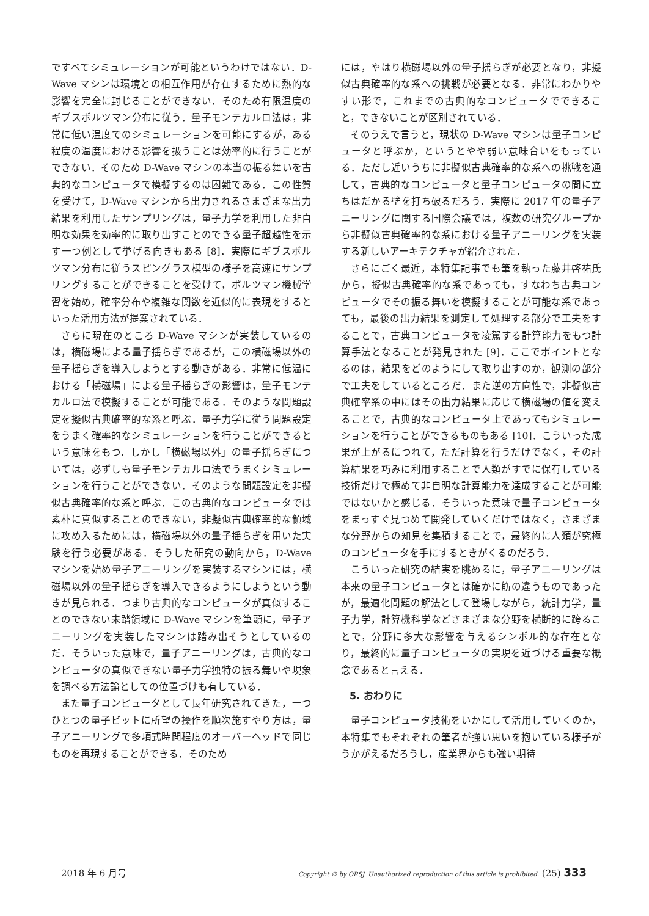ですべてシミュレーションが可能というわけではない．D-Wave マシンは環境との相互作用が存在するために熱的な影響を完全に封じることができない．そのため有限温度のギブスボルツマン分布に従う．量子モンテカルロ法は，非常に低い温度でのシミュレーションを可能にするが，ある程度の温度における影響を扱うことは効率的に行うことができない．そのため D-Wave マシンの本当の振る舞いを古典的なコンピュータで模擬するのは困難である．この性質を受けて，D-Wave マシンから出力されるさまざまな出力結果を利用したサンプリングは，量子力学を利用した非自明な効果を効率的に取り出すことのできる量子超越性を示す一つ例として挙げる向きもある [8]．実際にギブスボルツマン分布に従うスピングラス模型の様子を高速にサンプリングすることができることを受けて，ボルツマン機械学習を始め，確率分布や複雑な関数を近似的に表現をするといった活用方法が提案されている．
さらに現在のところ D-Wave マシンが実装しているのは，横磁場による量子揺らぎであるが，この横磁場以外の量子揺らぎを導入しようとする動きがある．非常に低温における「横磁場」による量子揺らぎの影響は，量子モンテカルロ法で模擬することが可能である．そのような問題設定を擬似古典確率的な系と呼ぶ．量子力学に従う問題設定をうまく確率的なシミュレーションを行うことができるという意味をもつ．しかし「横磁場以外」の量子揺らぎについては，必ずしも量子モンテカルロ法でうまくシミュレーションを行うことができない．そのような問題設定を非擬似古典確率的な系と呼ぶ．この古典的なコンピュータでは素朴に真似することのできない，非擬似古典確率的な領域に攻め入るためには，横磁場以外の量子揺らぎを用いた実験を行う必要がある．そうした研究の動向から，D-Wave マシンを始め量子アニーリングを実装するマシンには，横磁場以外の量子揺らぎを導入できるようにしようという動きが見られる．つまり古典的なコンピュータが真似することのできない未踏領域に D-Wave マシンを筆頭に，量子アニーリングを実装したマシンは踏み出そうとしているのだ．そういった意味で，量子アニーリングは，古典的なコンピュータの真似できない量子力学独特の振る舞いや現象を調べる方法論としての位置づけも有している．
また量子コンピュータとして長年研究されてきた，一つひとつの量子ビットに所望の操作を順次施すやり方は，量子アニーリングで多項式時間程度のオーバーヘッドで同じものを再現することができる．そのため
には，やはり横磁場以外の量子揺らぎが必要となり，非擬似古典確率的な系への挑戦が必要となる．非常にわかりやすい形で，これまでの古典的なコンピュータでできること，できないことが区別されている．
そのうえで言うと，現状の D-Wave マシンは量子コンピュータと呼ぶか，というとやや弱い意味合いをもっている．ただし近いうちに非擬似古典確率的な系への挑戦を通して，古典的なコンピュータと量子コンピュータの間に立ちはだかる壁を打ち破るだろう．実際に 2017 年の量子アニーリングに関する国際会議では，複数の研究グループから非擬似古典確率的な系における量子アニーリングを実装する新しいアーキテクチャが紹介された．
さらにごく最近，本特集記事でも筆を執った藤井啓祐氏から，擬似古典確率的な系であっても，すなわち古典コンピュータでその振る舞いを模擬することが可能な系であっても，最後の出力結果を測定して処理する部分で工夫をすることで，古典コンピュータを凌駕する計算能力をもつ計算手法となることが発見された [9]．ここでポイントとなるのは，結果をどのようにして取り出すのか，観測の部分で工夫をしているところだ．また逆の方向性で，非擬似古典確率系の中にはその出力結果に応じて横磁場の値を変えることで，古典的なコンピュータ上であってもシミュレーションを行うことができるものもある [10]．こういった成果が上がるにつれて，ただ計算を行うだけでなく，その計算結果を巧みに利用することで人類がすでに保有している技術だけで極めて非自明な計算能力を達成することが可能ではないかと感じる．そういった意味で量子コンピュータをまっすぐ見つめて開発していくだけではなく，さまざまな分野からの知見を集積することで，最終的に人類が究極のコンピュータを手にするときがくるのだろう．
こういった研究の結実を眺めるに，量子アニーリングは本来の量子コンピュータとは確かに筋の違うものであったが，最適化問題の解法として登場しながら，統計力学，量子力学，計算機科学などさまざまな分野を横断的に跨ることで，分野に多大な影響を与えるシンボル的な存在となり，最終的に量子コンピュータの実現を近づける重要な概念であると言える．
5. おわりに
量子コンピュータ技術をいかにして活用していくのか，本特集でもそれぞれの筆者が強い思いを抱いている様子がうかがえるだろうし，産業界からも強い期待
2018 年 6 月号 Copyright © by ORSJ. Unauthorized reproduction of this article is prohibited. (25) 333